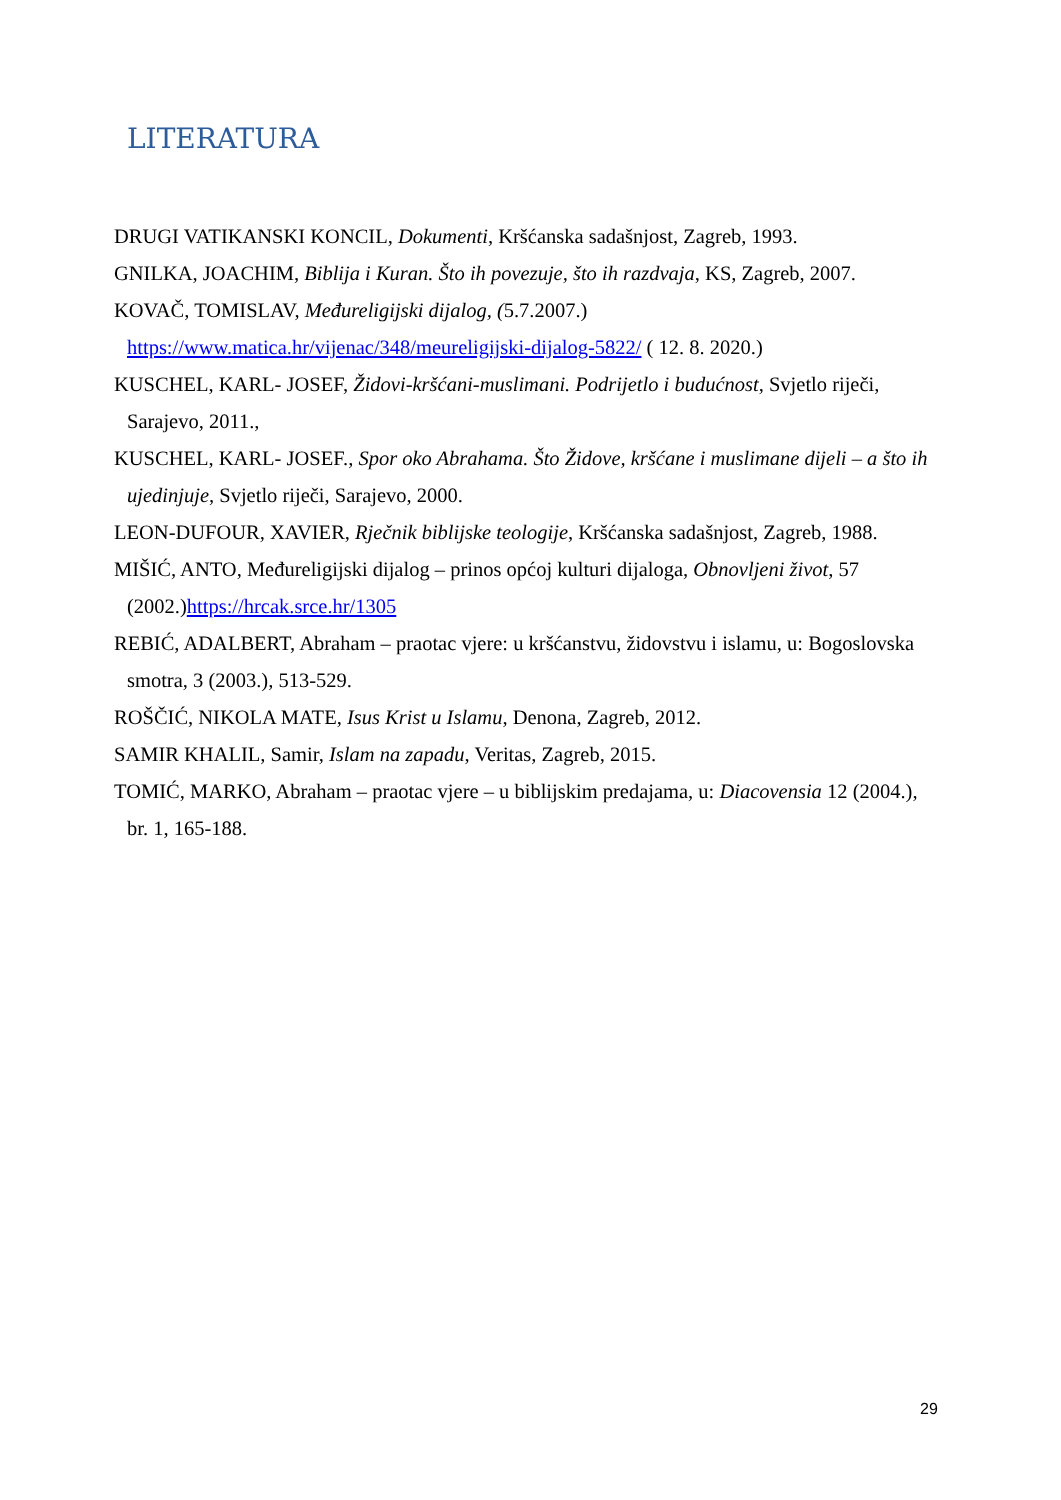LITERATURA
DRUGI VATIKANSKI KONCIL, Dokumenti, Kršćanska sadašnjost, Zagreb, 1993.
GNILKA, JOACHIM, Biblija i Kuran. Što ih povezuje, što ih razdvaja, KS, Zagreb, 2007.
KOVAČ, TOMISLAV, Međureligijski dijalog, (5.7.2007.)
https://www.matica.hr/vijenac/348/meureligijski-dijalog-5822/ ( 12. 8. 2020.)
KUSCHEL, KARL- JOSEF, Židovi-kršćani-muslimani. Podrijetlo i budućnost, Svjetlo riječi, Sarajevo, 2011.,
KUSCHEL, KARL- JOSEF., Spor oko Abrahama. Što Židove, kršćane i muslimane dijeli – a što ih ujedinjuje, Svjetlo riječi, Sarajevo, 2000.
LEON-DUFOUR, XAVIER, Rječnik biblijske teologije, Kršćanska sadašnjost, Zagreb, 1988.
MIŠIĆ, ANTO, Međureligijski dijalog – prinos općoj kulturi dijaloga, Obnovljeni život, 57 (2002.)https://hrcak.srce.hr/1305
REBIĆ, ADALBERT, Abraham – praotac vjere: u kršćanstvu, židovstvu i islamu, u: Bogoslovska smotra, 3 (2003.), 513-529.
ROŠČIĆ, NIKOLA MATE, Isus Krist u Islamu, Denona, Zagreb, 2012.
SAMIR KHALIL, Samir, Islam na zapadu, Veritas, Zagreb, 2015.
TOMIĆ, MARKO, Abraham – praotac vjere – u biblijskim predajama, u: Diacovensia 12 (2004.), br. 1, 165-188.
29